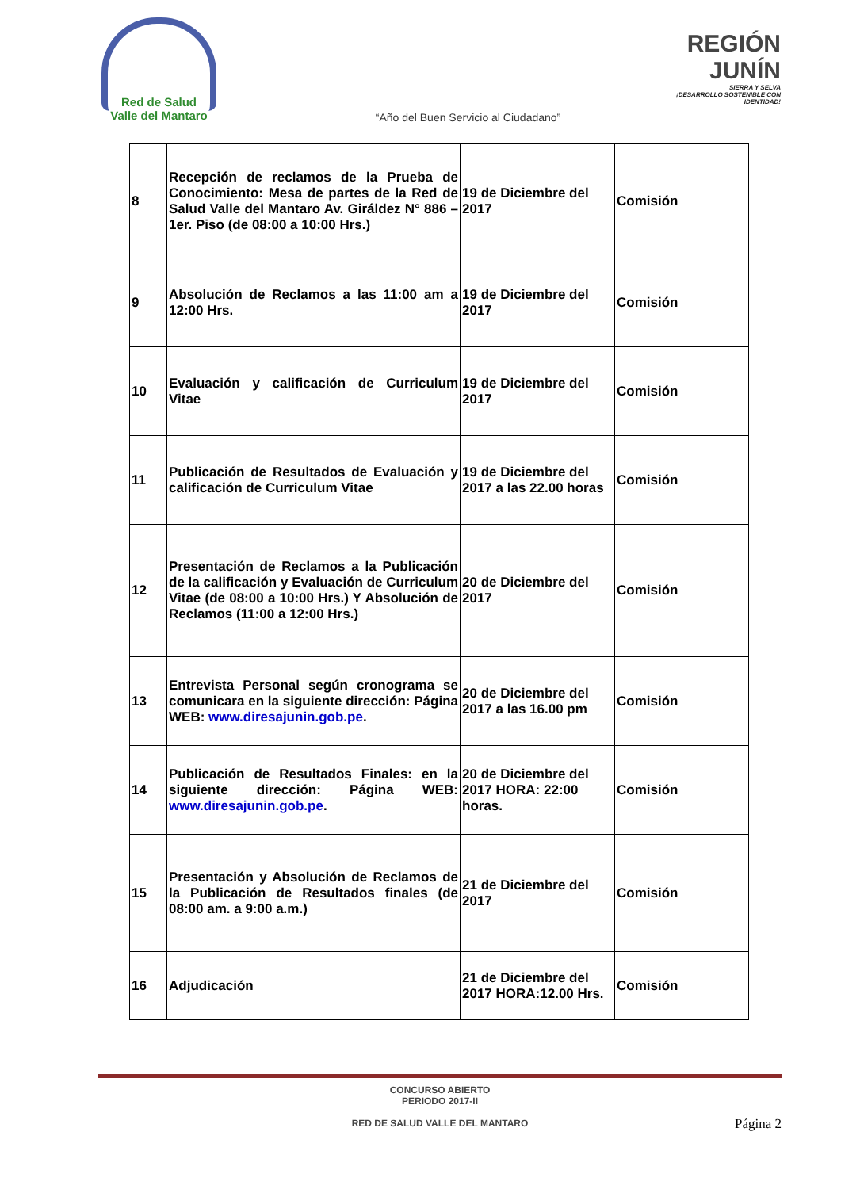Red de Salud
Valle del Mantaro
REGIÓN JUNÍN
SIERRA Y SELVA
¡DESARROLLO SOSTENIBLE CON IDENTIDAD!
“Año del Buen Servicio al Ciudadano”
| 8 | Recepción de reclamos de la Prueba de Conocimiento: Mesa de partes de la Red de Salud Valle del Mantaro Av. Giráldez N° 886 – 1er. Piso (de 08:00 a 10:00 Hrs.) | 19 de Diciembre del 2017 | Comisión |
| 9 | Absolución de Reclamos a las 11:00 am a 12:00 Hrs. | 19 de Diciembre del 2017 | Comisión |
| 10 | Evaluación y calificación de Curriculum Vitae | 19 de Diciembre del 2017 | Comisión |
| 11 | Publicación de Resultados de Evaluación y calificación de Curriculum Vitae | 19 de Diciembre del 2017 a las 22.00 horas | Comisión |
| 12 | Presentación de Reclamos a la Publicación de la calificación y Evaluación de Curriculum Vitae (de 08:00 a 10:00 Hrs.) Y Absolución de Reclamos (11:00 a 12:00 Hrs.) | 20 de Diciembre del 2017 | Comisión |
| 13 | Entrevista Personal según cronograma se comunicara en la siguiente dirección: Página WEB: www.diresajunin.gob.pe . | 20 de Diciembre del 2017 a las 16.00 pm | Comisión |
| 14 | Publicación de Resultados Finales: en la siguiente dirección: Página WEB: www.diresajunin.gob.pe . | 20 de Diciembre del 2017 HORA: 22:00 horas. | Comisión |
| 15 | Presentación y Absolución de Reclamos de la Publicación de Resultados finales (de 08:00 am. a 9:00 a.m.) | 21 de Diciembre del 2017 | Comisión |
| 16 | Adjudicación | 21 de Diciembre del 2017 HORA:12.00 Hrs. | Comisión |
CONCURSO ABIERTO
PERIODO 2017-II
RED DE SALUD VALLE DEL MANTARO
Página 2